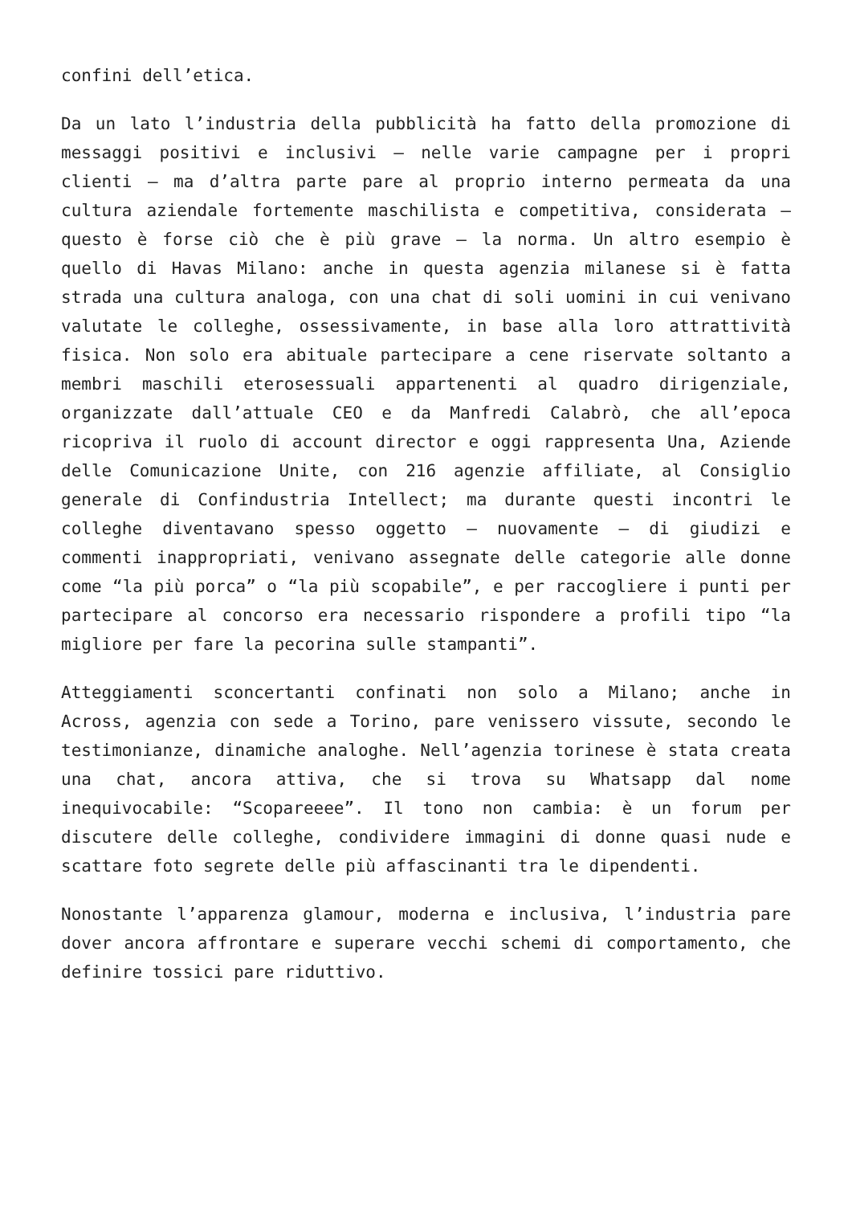confini dell’etica.
Da un lato l’industria della pubblicità ha fatto della promozione di messaggi positivi e inclusivi – nelle varie campagne per i propri clienti – ma d’altra parte pare al proprio interno permeata da una cultura aziendale fortemente maschilista e competitiva, considerata – questo è forse ciò che è più grave – la norma. Un altro esempio è quello di Havas Milano: anche in questa agenzia milanese si è fatta strada una cultura analoga, con una chat di soli uomini in cui venivano valutate le colleghe, ossessivamente, in base alla loro attrattività fisica. Non solo era abituale partecipare a cene riservate soltanto a membri maschili eterosessuali appartenenti al quadro dirigenziale, organizzate dall’attuale CEO e da Manfredi Calabrò, che all’epoca ricopriva il ruolo di account director e oggi rappresenta Una, Aziende delle Comunicazione Unite, con 216 agenzie affiliate, al Consiglio generale di Confindustria Intellect; ma durante questi incontri le colleghe diventavano spesso oggetto – nuovamente – di giudizi e commenti inappropriati, venivano assegnate delle categorie alle donne come “la più porca” o “la più scopabile”, e per raccogliere i punti per partecipare al concorso era necessario rispondere a profili tipo “la migliore per fare la pecorina sulle stampanti”.
Atteggiamenti sconcertanti confinati non solo a Milano; anche in Across, agenzia con sede a Torino, pare venissero vissute, secondo le testimonianze, dinamiche analoghe. Nell’agenzia torinese è stata creata una chat, ancora attiva, che si trova su Whatsapp dal nome inequivocabile: “Scopareeee”. Il tono non cambia: è un forum per discutere delle colleghe, condividere immagini di donne quasi nude e scattare foto segrete delle più affascinanti tra le dipendenti.
Nonostante l’apparenza glamour, moderna e inclusiva, l’industria pare dover ancora affrontare e superare vecchi schemi di comportamento, che definire tossici pare riduttivo.